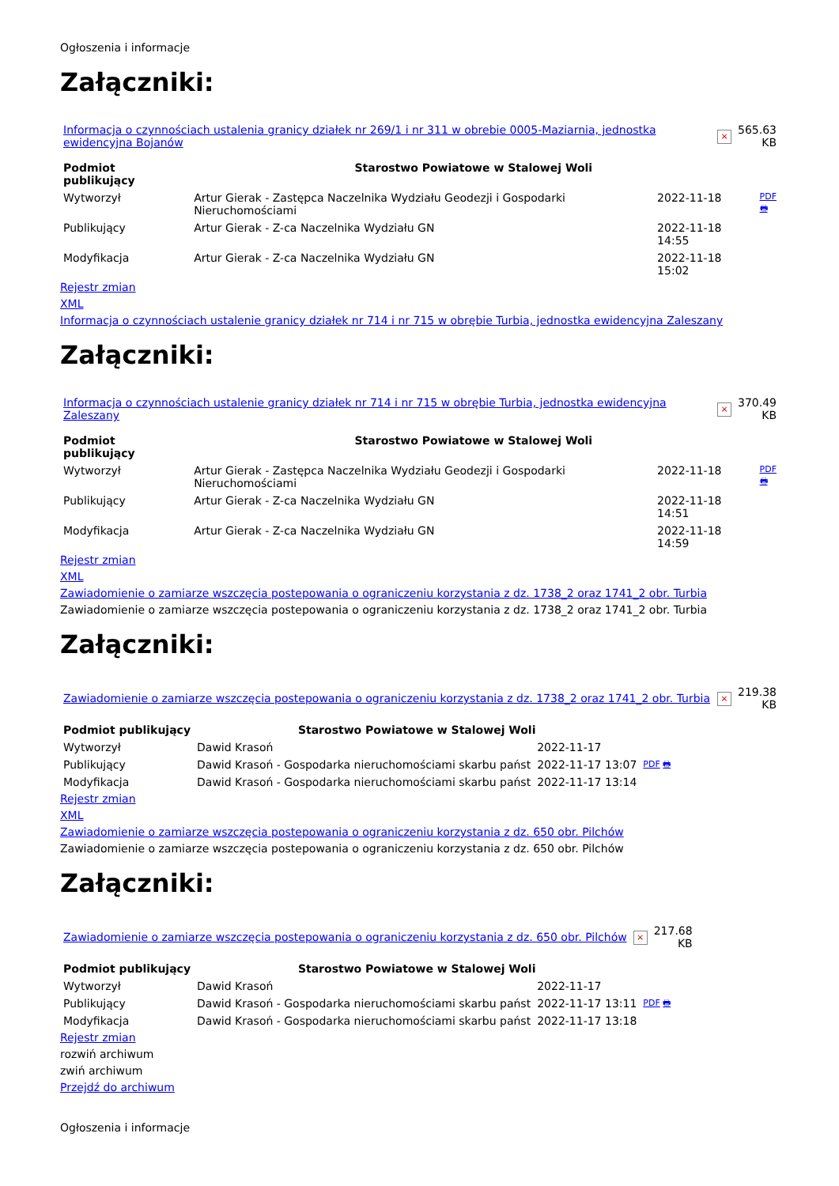Ogłoszenia i informacje
Załączniki:
| Informacja o czynnościach ustalenia granicy działek nr 269/1 i nr 311 w obrebie 0005-Maziarnia, jednostka ewidencyjna Bojanów | × | 565.63 KB |
| Podmiot publikujący | Starostwo Powiatowe w Stalowej Woli | | |
| Wytworzył | Artur Gierak - Zastępca Naczelnika Wydziału Geodezji i Gospodarki Nieruchomościami | 2022-11-18 | PDF 🖶 |
| Publikujący | Artur Gierak - Z-ca Naczelnika Wydziału GN | 2022-11-18 14:55 | |
| Modyfikacja | Artur Gierak - Z-ca Naczelnika Wydziału GN | 2022-11-18 15:02 | |
Rejestr zmian
XML
Informacja o czynnościach ustalenie granicy działek nr 714 i nr 715 w obrębie Turbia, jednostka ewidencyjna Zaleszany
Załączniki:
| Informacja o czynnościach ustalenie granicy działek nr 714 i nr 715 w obrębie Turbia, jednostka ewidencyjna Zaleszany | × | 370.49 KB |
| Podmiot publikujący | Starostwo Powiatowe w Stalowej Woli | | |
| Wytworzył | Artur Gierak - Zastępca Naczelnika Wydziału Geodezji i Gospodarki Nieruchomościami | 2022-11-18 | PDF 🖶 |
| Publikujący | Artur Gierak - Z-ca Naczelnika Wydziału GN | 2022-11-18 14:51 | |
| Modyfikacja | Artur Gierak - Z-ca Naczelnika Wydziału GN | 2022-11-18 14:59 | |
Rejestr zmian
XML
Zawiadomienie o zamiarze wszczęcia postepowania o ograniczeniu korzystania z dz. 1738_2 oraz 1741_2 obr. Turbia
Zawiadomienie o zamiarze wszczęcia postepowania o ograniczeniu korzystania z dz. 1738_2 oraz 1741_2 obr. Turbia
Załączniki:
| Zawiadomienie o zamiarze wszczęcia postepowania o ograniczeniu korzystania z dz. 1738_2 oraz 1741_2 obr. Turbia | × | 219.38 KB |
| Podmiot publikujący | Starostwo Powiatowe w Stalowej Woli | | |
| Wytworzył | Dawid Krasoń | 2022-11-17 | PDF 🖶 |
| Publikujący | Dawid Krasoń - Gospodarka nieruchomościami skarbu państ | 2022-11-17 13:07 | |
| Modyfikacja | Dawid Krasoń - Gospodarka nieruchomościami skarbu państ | 2022-11-17 13:14 | |
Rejestr zmian
XML
Zawiadomienie o zamiarze wszczęcia postepowania o ograniczeniu korzystania z dz. 650 obr. Pilchów
Zawiadomienie o zamiarze wszczęcia postepowania o ograniczeniu korzystania z dz. 650 obr. Pilchów
Załączniki:
| Zawiadomienie o zamiarze wszczęcia postepowania o ograniczeniu korzystania z dz. 650 obr. Pilchów | × | 217.68 KB |
| Podmiot publikujący | Starostwo Powiatowe w Stalowej Woli | | |
| Wytworzył | Dawid Krasoń | 2022-11-17 | PDF 🖶 |
| Publikujący | Dawid Krasoń - Gospodarka nieruchomościami skarbu państ | 2022-11-17 13:11 | |
| Modyfikacja | Dawid Krasoń - Gospodarka nieruchomościami skarbu państ | 2022-11-17 13:18 | |
Rejestr zmian
rozwiń archiwum
zwiń archiwum
Przejdź do archiwum
Ogłoszenia i informacje